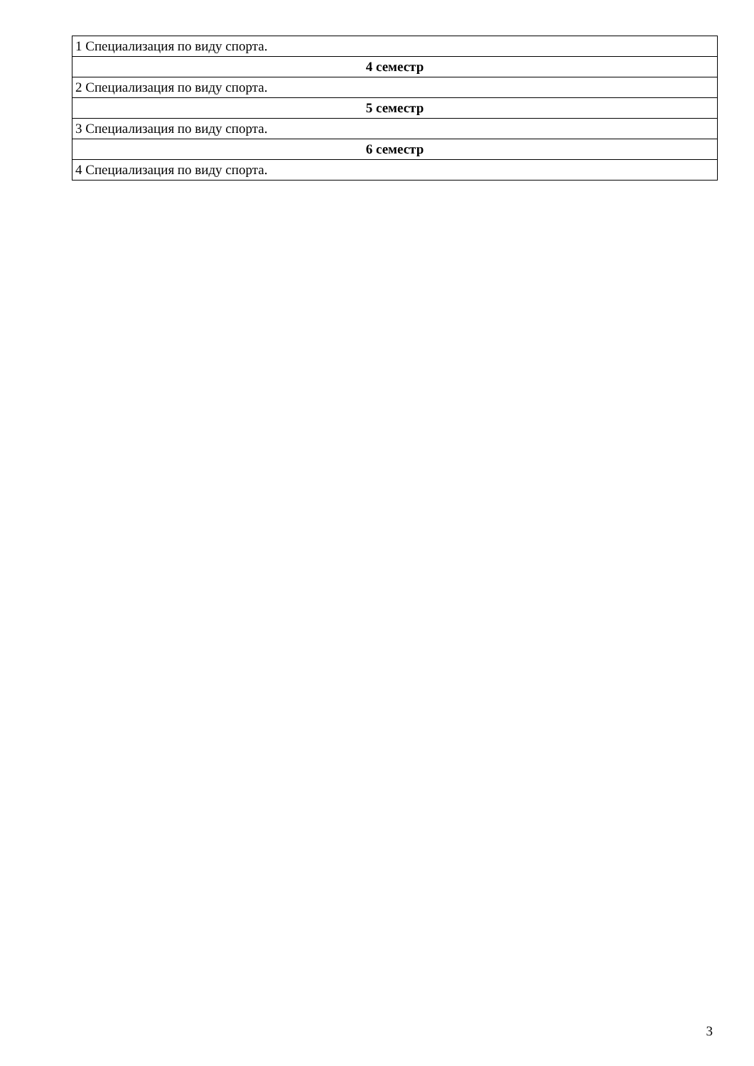| 1 Специализация по виду спорта. |
| 4 семестр |
| 2 Специализация по виду спорта. |
| 5 семестр |
| 3 Специализация по виду спорта. |
| 6 семестр |
| 4 Специализация по виду спорта. |
3